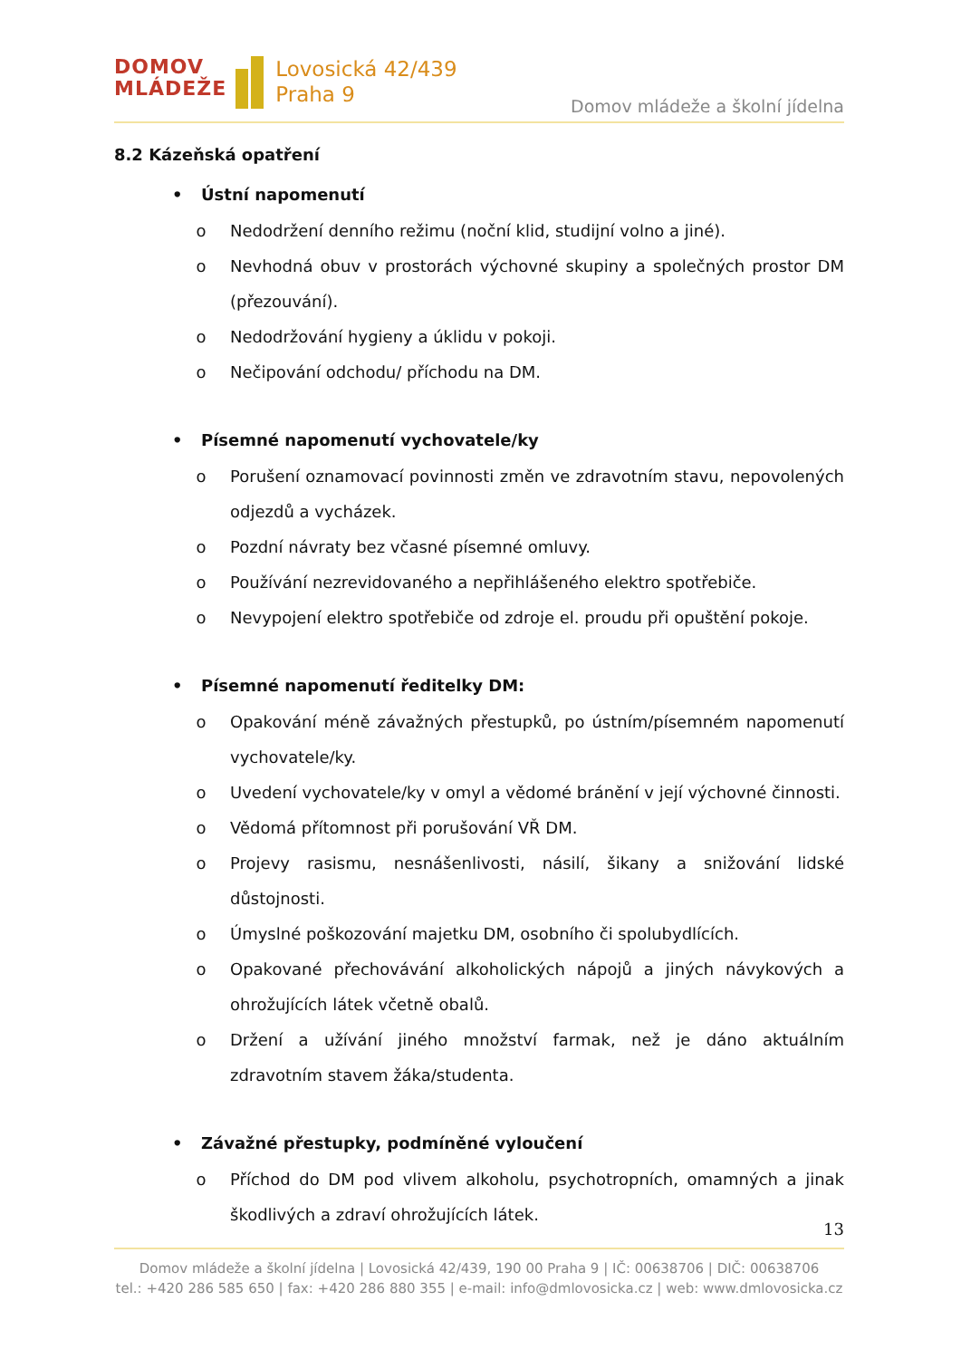DOMOV
MLÁDEŽE
Lovosická 42/439
Praha 9
Domov mládeže a školní jídelna
8.2 Kázeňská opatření
• Ústní napomenutí
o Nedodržení denního režimu (noční klid, studijní volno a jiné).
o Nevhodná obuv v prostorách výchovné skupiny a společných prostor DM (přezouvání).
o Nedodržování hygieny a úklidu v pokoji.
o Nečipování odchodu/ příchodu na DM.
• Písemné napomenutí vychovatele/ky
o Porušení oznamovací povinnosti změn ve zdravotním stavu, nepovolených odjezdů a vycházek.
o Pozdní návraty bez včasné písemné omluvy.
o Používání nezrevidovaného a nepřihlášeného elektro spotřebiče.
o Nevypojení elektro spotřebiče od zdroje el. proudu při opuštění pokoje.
• Písemné napomenutí ředitelky DM:
o Opakování méně závažných přestupků, po ústním/písemném napomenutí vychovatele/ky.
o Uvedení vychovatele/ky v omyl a vědomé bránění v její výchovné činnosti.
o Vědomá přítomnost při porušování VŘ DM.
o Projevy rasismu, nesnášenlivosti, násilí, šikany a snižování lidské důstojnosti.
o Úmyslné poškozování majetku DM, osobního či spolubydlících.
o Opakované přechovávání alkoholických nápojů a jiných návykových a ohrožujících látek včetně obalů.
o Držení a užívání jiného množství farmak, než je dáno aktuálním zdravotním stavem žáka/studenta.
• Závažné přestupky, podmíněné vyloučení
o Příchod do DM pod vlivem alkoholu, psychotropních, omamných a jinak škodlivých a zdraví ohrožujících látek.
13
Domov mládeže a školní jídelna | Lovosická 42/439, 190 00 Praha 9 | IČ: 00638706 | DIČ: 00638706
tel.: +420 286 585 650 | fax: +420 286 880 355 | e-mail: info@dmlovosicka.cz | web: www.dmlovosicka.cz